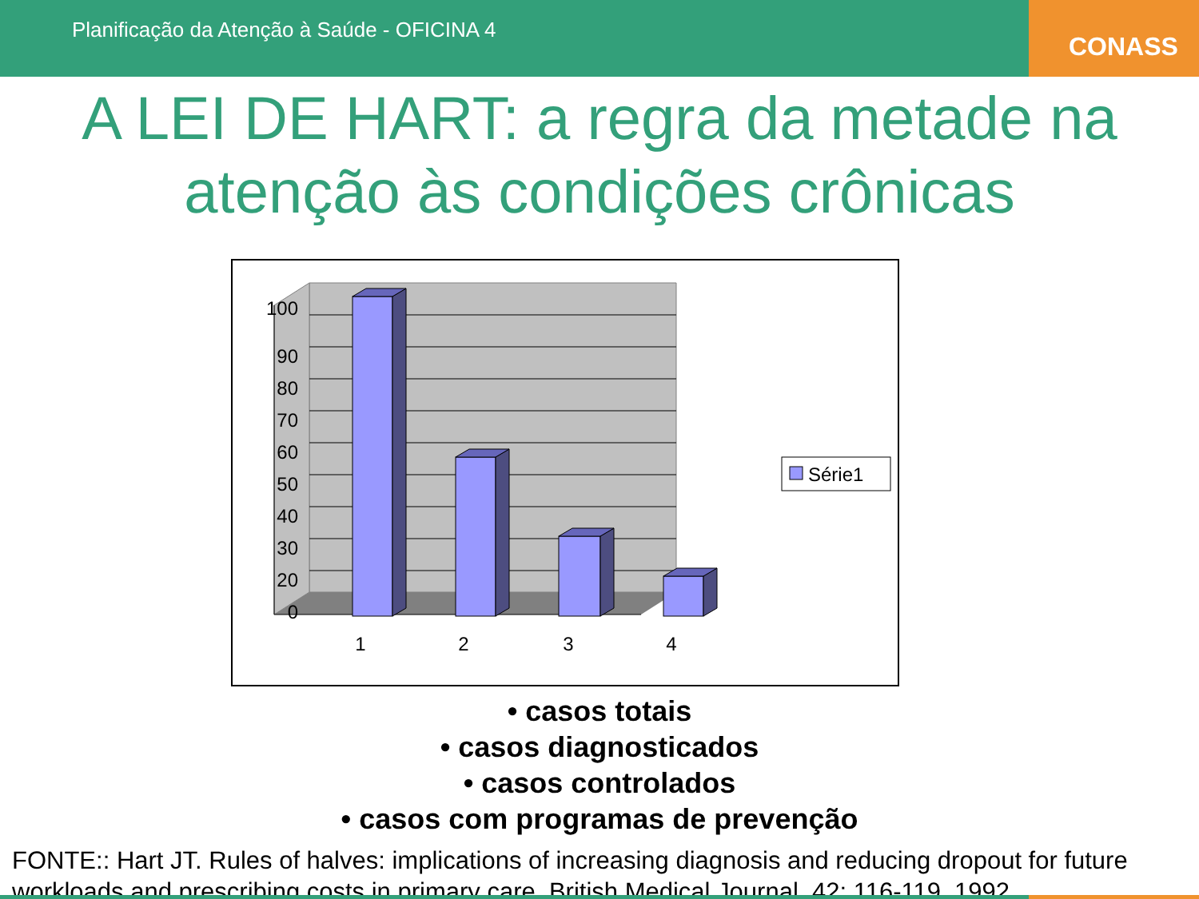Planificação da Atenção à Saúde - OFICINA 4
CONASS
A LEI DE HART: a regra da metade na atenção às condições crônicas
100
90
80
70
60
50
40
30
20
0
1
2
3
4
Série1
• casos totais
• casos diagnosticados
• casos controlados
• casos com programas de prevenção
FONTE:: Hart JT. Rules of halves: implications of increasing diagnosis and reducing dropout for future workloads and prescribing costs in primary care. British Medical Journal. 42: 116-119, 1992.